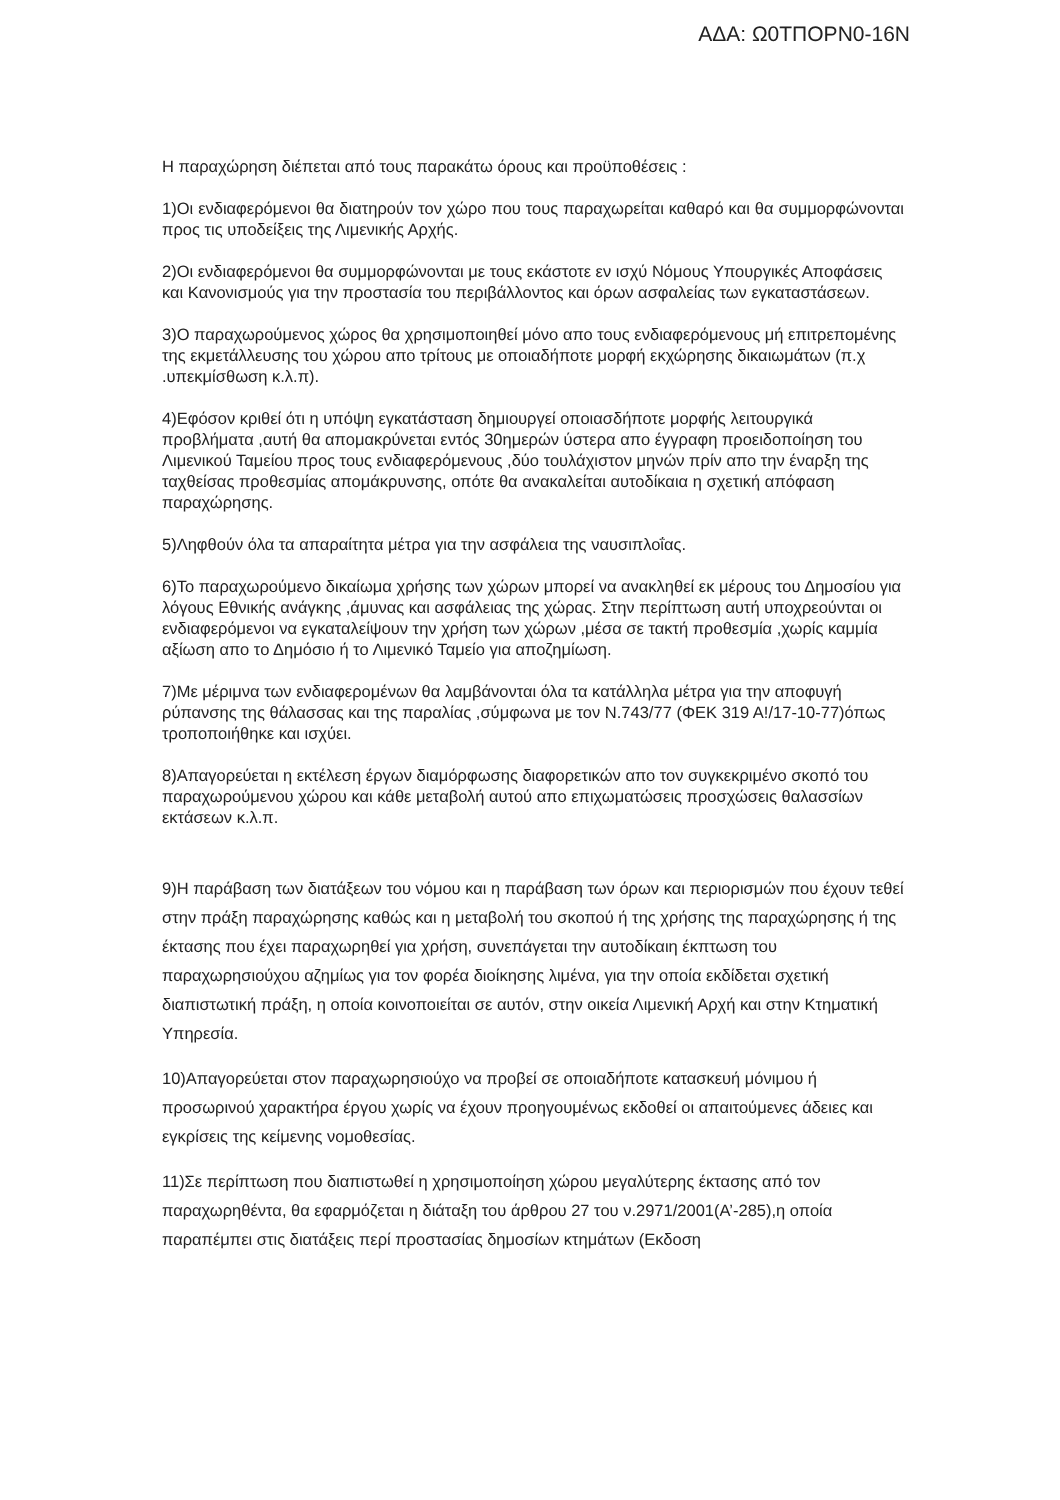ΑΔΑ: Ω0ΤΠΟΡΝ0-16Ν
Η παραχώρηση διέπεται από τους παρακάτω όρους και προϋποθέσεις :
1)Οι ενδιαφερόμενοι θα διατηρούν τον χώρο που τους παραχωρείται καθαρό και θα συμμορφώνονται προς τις υποδείξεις της Λιμενικής Αρχής.
2)Οι ενδιαφερόμενοι θα συμμορφώνονται με τους εκάστοτε εν ισχύ Νόμους Υπουργικές Αποφάσεις και Κανονισμούς για την προστασία του περιβάλλοντος και όρων ασφαλείας των εγκαταστάσεων.
3)Ο παραχωρούμενος χώρος θα χρησιμοποιηθεί μόνο απο τους ενδιαφερόμενους μή επιτρεπομένης της εκμετάλλευσης του χώρου απο τρίτους με οποιαδήποτε μορφή εκχώρησης δικαιωμάτων (π.χ .υπεκμίσθωση κ.λ.π).
4)Εφόσον κριθεί ότι η υπόψη εγκατάσταση δημιουργεί οποιασδήποτε μορφής λειτουργικά προβλήματα ,αυτή θα απομακρύνεται εντός 30ημερών ύστερα απο έγγραφη προειδοποίηση του Λιμενικού Ταμείου προς τους ενδιαφερόμενους ,δύο τουλάχιστον μηνών πρίν απο την έναρξη της ταχθείσας προθεσμίας απομάκρυνσης, οπότε θα ανακαλείται αυτοδίκαια η σχετική απόφαση παραχώρησης.
5)Ληφθούν όλα τα απαραίτητα μέτρα για την ασφάλεια της ναυσιπλοΐας.
6)Το παραχωρούμενο δικαίωμα χρήσης των χώρων μπορεί να ανακληθεί εκ μέρους του Δημοσίου για λόγους Εθνικής ανάγκης ,άμυνας και ασφάλειας της χώρας. Στην περίπτωση αυτή υποχρεούνται οι ενδιαφερόμενοι να εγκαταλείψουν την χρήση των χώρων ,μέσα σε τακτή προθεσμία ,χωρίς καμμία αξίωση απο το Δημόσιο ή το Λιμενικό Ταμείο για αποζημίωση.
7)Με μέριμνα των ενδιαφερομένων θα λαμβάνονται όλα τα κατάλληλα μέτρα για την αποφυγή ρύπανσης της θάλασσας και της παραλίας ,σύμφωνα με τον Ν.743/77 (ΦΕΚ 319 Α!/17-10-77)όπως τροποποιήθηκε και ισχύει.
8)Απαγορεύεται η εκτέλεση έργων διαμόρφωσης διαφορετικών απο τον συγκεκριμένο σκοπό του παραχωρούμενου χώρου και κάθε μεταβολή αυτού απο επιχωματώσεις προσχώσεις θαλασσίων εκτάσεων κ.λ.π.
9)Η παράβαση των διατάξεων του νόμου και η παράβαση των όρων και περιορισμών που έχουν τεθεί στην πράξη παραχώρησης καθώς και η μεταβολή του σκοπού ή της χρήσης της παραχώρησης ή της έκτασης που έχει παραχωρηθεί για χρήση, συνεπάγεται την αυτοδίκαιη έκπτωση του παραχωρησιούχου αζημίως για τον φορέα διοίκησης λιμένα, για την οποία εκδίδεται σχετική διαπιστωτική πράξη, η οποία κοινοποιείται σε αυτόν, στην οικεία Λιμενική Αρχή και στην Κτηματική Υπηρεσία.
10)Απαγορεύεται στον παραχωρησιούχο να προβεί σε οποιαδήποτε κατασκευή μόνιμου ή προσωρινού χαρακτήρα έργου χωρίς να έχουν προηγουμένως εκδοθεί οι απαιτούμενες άδειες και εγκρίσεις της κείμενης νομοθεσίας.
11)Σε περίπτωση που διαπιστωθεί η χρησιμοποίηση χώρου μεγαλύτερης έκτασης από τον παραχωρηθέντα, θα εφαρμόζεται η διάταξη του άρθρου 27 του ν.2971/2001(Α’-285),η οποία παραπέμπει στις διατάξεις περί προστασίας δημοσίων κτημάτων (Εκδοση